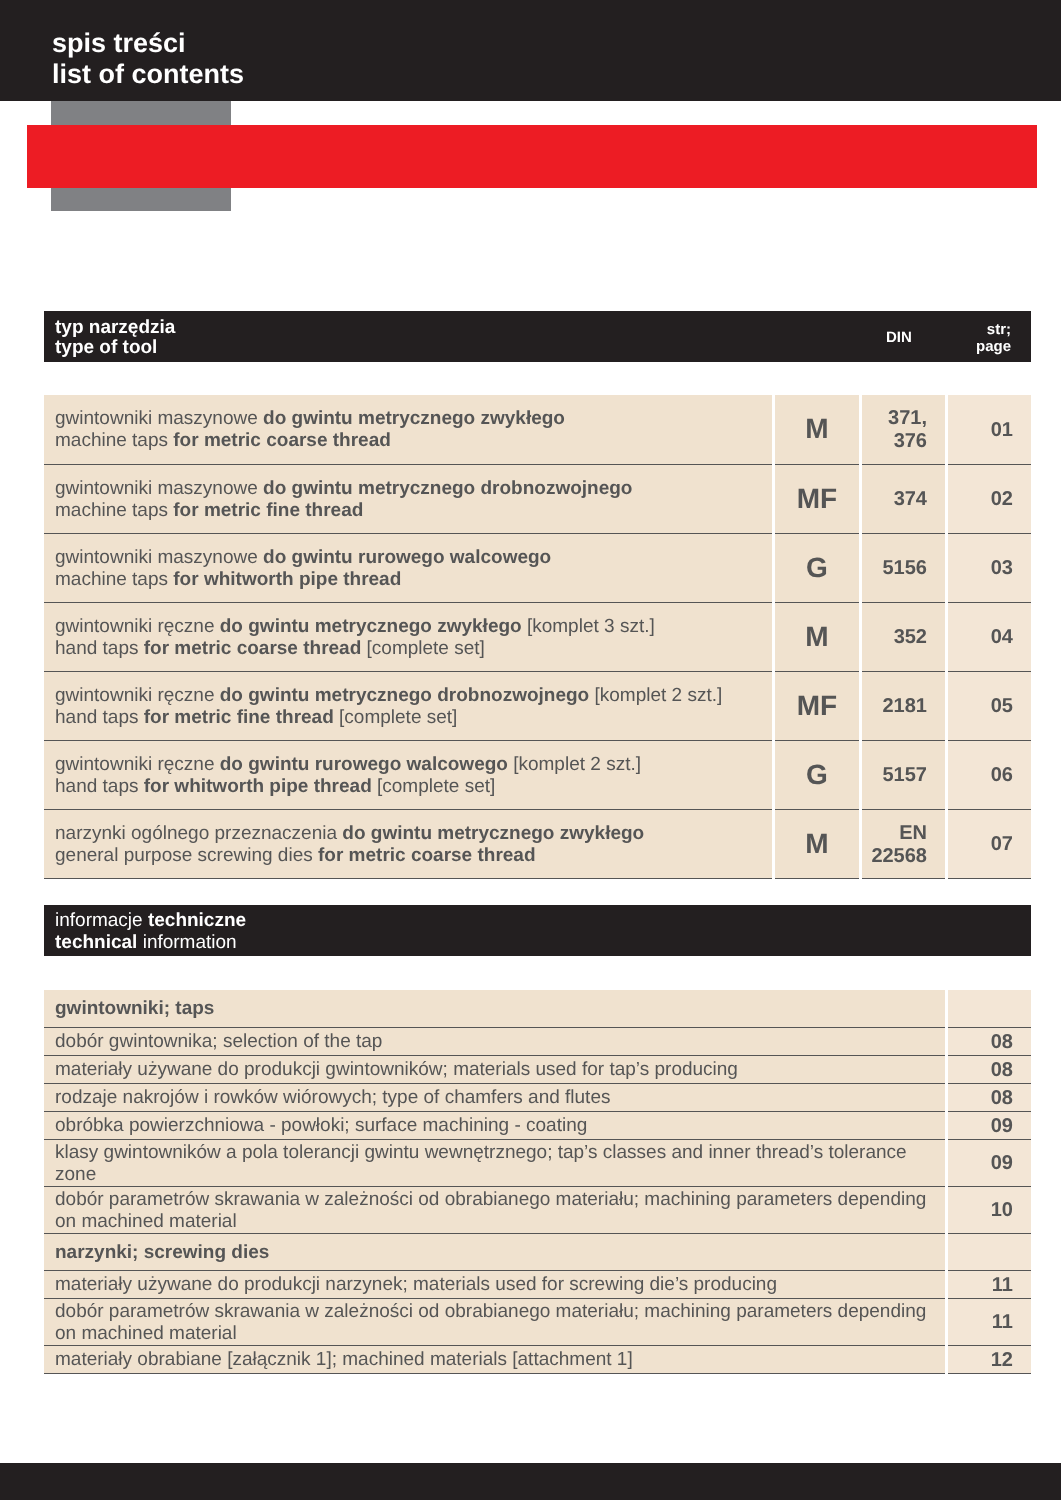spis treści
list of contents
typ narzędzia
type of tool
DIN
str;
page
| gwintowniki maszynowe do gwintu metrycznego zwykłego machine taps for metric coarse thread | M | 371, 376 | 01 |
| gwintowniki maszynowe do gwintu metrycznego drobnozwojnego machine taps for metric fine thread | MF | 374 | 02 |
| gwintowniki maszynowe do gwintu rurowego walcowego machine taps for whitworth pipe thread | G | 5156 | 03 |
| gwintowniki ręczne do gwintu metrycznego zwykłego [komplet 3 szt.] hand taps for metric coarse thread [complete set] | M | 352 | 04 |
| gwintowniki ręczne do gwintu metrycznego drobnozwojnego [komplet 2 szt.] hand taps for metric fine thread [complete set] | MF | 2181 | 05 |
| gwintowniki ręczne do gwintu rurowego walcowego [komplet 2 szt.] hand taps for whitworth pipe thread [complete set] | G | 5157 | 06 |
| narzynki ogólnego przeznaczenia do gwintu metrycznego zwykłego general purpose screwing dies for metric coarse thread | M | EN 22568 | 07 |
informacje techniczne
technical information
| gwintowniki; taps | |
| dobór gwintownika; selection of the tap | 08 |
| materiały używane do produkcji gwintowników; materials used for tap’s producing | 08 |
| rodzaje nakrojów i rowków wiórowych; type of chamfers and flutes | 08 |
| obróbka powierzchniowa - powłoki; surface machining - coating | 09 |
| klasy gwintowników a pola tolerancji gwintu wewnętrznego; tap’s classes and inner thread’s tolerance zone | 09 |
| dobór parametrów skrawania w zależności od obrabianego materiału; machining parameters depending on machined material | 10 |
| narzynki; screwing dies | |
| materiały używane do produkcji narzynek; materials used for screwing die’s producing | 11 |
| dobór parametrów skrawania w zależności od obrabianego materiału; machining parameters depending on machined material | 11 |
| materiały obrabiane [załącznik 1]; machined materials [attachment 1] | 12 |